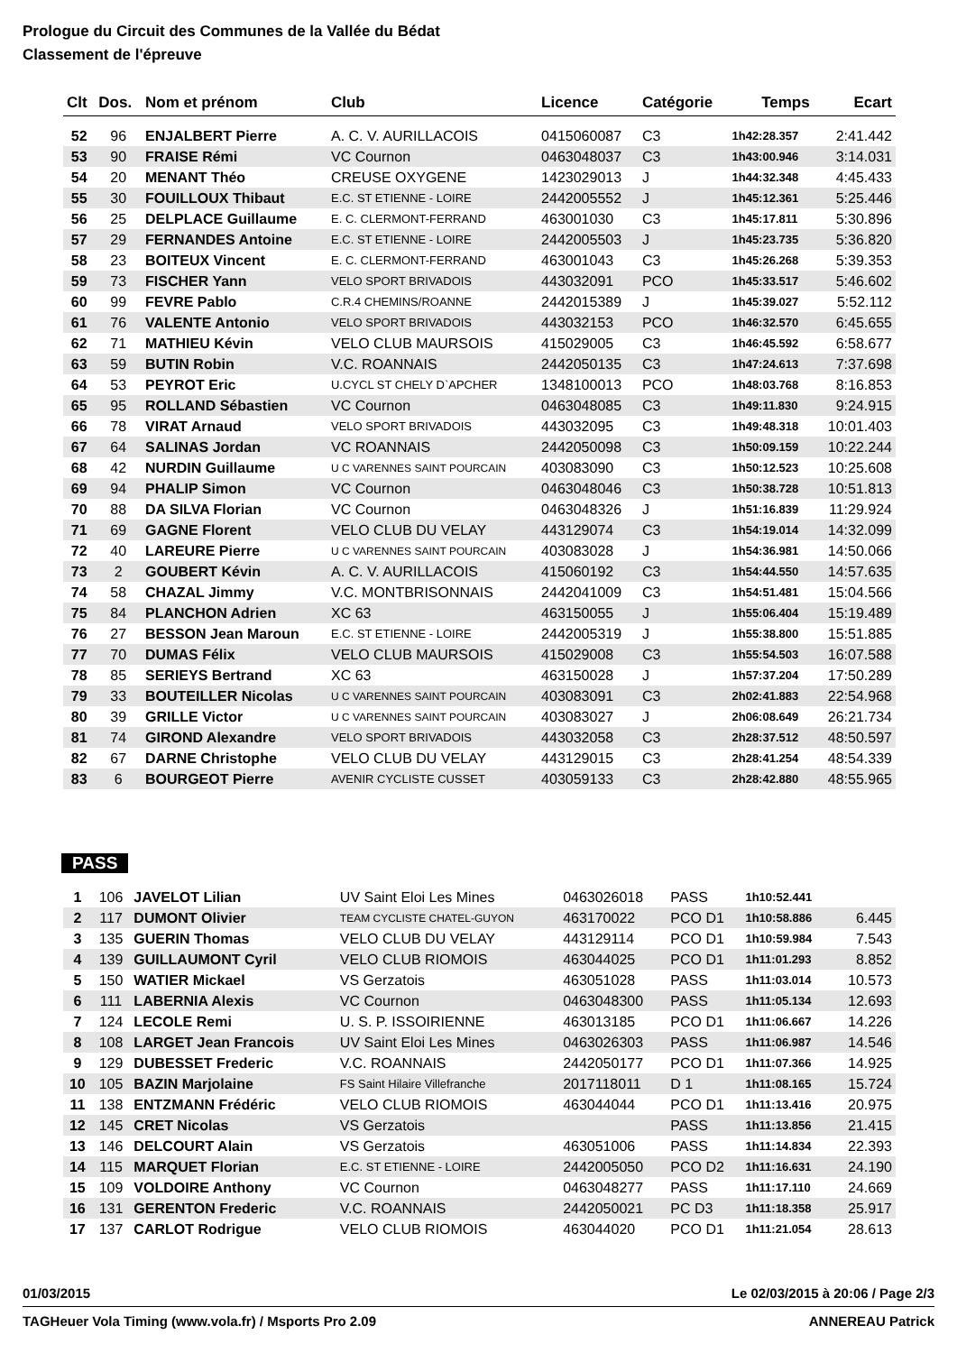Prologue du Circuit des Communes de la Vallée du Bédat
Classement de l'épreuve
| Clt | Dos. | Nom et prénom | Club | Licence | Catégorie | Temps | Ecart |
| --- | --- | --- | --- | --- | --- | --- | --- |
| 52 | 96 | ENJALBERT Pierre | A. C. V. AURILLACOIS | 0415060087 | C3 | 1h42:28.357 | 2:41.442 |
| 53 | 90 | FRAISE Rémi | VC Cournon | 0463048037 | C3 | 1h43:00.946 | 3:14.031 |
| 54 | 20 | MENANT Théo | CREUSE OXYGENE | 1423029013 | J | 1h44:32.348 | 4:45.433 |
| 55 | 30 | FOUILLOUX Thibaut | E.C. ST ETIENNE - LOIRE | 2442005552 | J | 1h45:12.361 | 5:25.446 |
| 56 | 25 | DELPLACE Guillaume | E. C. CLERMONT-FERRAND | 463001030 | C3 | 1h45:17.811 | 5:30.896 |
| 57 | 29 | FERNANDES Antoine | E.C. ST ETIENNE - LOIRE | 2442005503 | J | 1h45:23.735 | 5:36.820 |
| 58 | 23 | BOITEUX Vincent | E. C. CLERMONT-FERRAND | 463001043 | C3 | 1h45:26.268 | 5:39.353 |
| 59 | 73 | FISCHER Yann | VELO SPORT BRIVADOIS | 443032091 | PCO | 1h45:33.517 | 5:46.602 |
| 60 | 99 | FEVRE Pablo | C.R.4 CHEMINS/ROANNE | 2442015389 | J | 1h45:39.027 | 5:52.112 |
| 61 | 76 | VALENTE Antonio | VELO SPORT BRIVADOIS | 443032153 | PCO | 1h46:32.570 | 6:45.655 |
| 62 | 71 | MATHIEU Kévin | VELO CLUB MAURSOIS | 415029005 | C3 | 1h46:45.592 | 6:58.677 |
| 63 | 59 | BUTIN Robin | V.C. ROANNAIS | 2442050135 | C3 | 1h47:24.613 | 7:37.698 |
| 64 | 53 | PEYROT Eric | U.CYCL ST CHELY D`APCHER | 1348100013 | PCO | 1h48:03.768 | 8:16.853 |
| 65 | 95 | ROLLAND Sébastien | VC Cournon | 0463048085 | C3 | 1h49:11.830 | 9:24.915 |
| 66 | 78 | VIRAT Arnaud | VELO SPORT BRIVADOIS | 443032095 | C3 | 1h49:48.318 | 10:01.403 |
| 67 | 64 | SALINAS Jordan | VC ROANNAIS | 2442050098 | C3 | 1h50:09.159 | 10:22.244 |
| 68 | 42 | NURDIN Guillaume | U C VARENNES SAINT POURCAIN | 403083090 | C3 | 1h50:12.523 | 10:25.608 |
| 69 | 94 | PHALIP Simon | VC Cournon | 0463048046 | C3 | 1h50:38.728 | 10:51.813 |
| 70 | 88 | DA SILVA Florian | VC Cournon | 0463048326 | J | 1h51:16.839 | 11:29.924 |
| 71 | 69 | GAGNE Florent | VELO CLUB DU VELAY | 443129074 | C3 | 1h54:19.014 | 14:32.099 |
| 72 | 40 | LAREURE Pierre | U C VARENNES SAINT POURCAIN | 403083028 | J | 1h54:36.981 | 14:50.066 |
| 73 | 2 | GOUBERT Kévin | A. C. V. AURILLACOIS | 415060192 | C3 | 1h54:44.550 | 14:57.635 |
| 74 | 58 | CHAZAL Jimmy | V.C. MONTBRISONNAIS | 2442041009 | C3 | 1h54:51.481 | 15:04.566 |
| 75 | 84 | PLANCHON Adrien | XC 63 | 463150055 | J | 1h55:06.404 | 15:19.489 |
| 76 | 27 | BESSON Jean Maroun | E.C. ST ETIENNE - LOIRE | 2442005319 | J | 1h55:38.800 | 15:51.885 |
| 77 | 70 | DUMAS Félix | VELO CLUB MAURSOIS | 415029008 | C3 | 1h55:54.503 | 16:07.588 |
| 78 | 85 | SERIEYS Bertrand | XC 63 | 463150028 | J | 1h57:37.204 | 17:50.289 |
| 79 | 33 | BOUTEILLER Nicolas | U C VARENNES SAINT POURCAIN | 403083091 | C3 | 2h02:41.883 | 22:54.968 |
| 80 | 39 | GRILLE Victor | U C VARENNES SAINT POURCAIN | 403083027 | J | 2h06:08.649 | 26:21.734 |
| 81 | 74 | GIROND Alexandre | VELO SPORT BRIVADOIS | 443032058 | C3 | 2h28:37.512 | 48:50.597 |
| 82 | 67 | DARNE Christophe | VELO CLUB DU VELAY | 443129015 | C3 | 2h28:41.254 | 48:54.339 |
| 83 | 6 | BOURGEOT Pierre | AVENIR CYCLISTE CUSSET | 403059133 | C3 | 2h28:42.880 | 48:55.965 |
PASS
| 1 | 106 | JAVELOT Lilian | UV Saint Eloi Les Mines | 0463026018 | PASS | 1h10:52.441 | |
| 2 | 117 | DUMONT Olivier | TEAM CYCLISTE CHATEL-GUYON | 463170022 | PCO D1 | 1h10:58.886 | 6.445 |
| 3 | 135 | GUERIN Thomas | VELO CLUB DU VELAY | 443129114 | PCO D1 | 1h10:59.984 | 7.543 |
| 4 | 139 | GUILLAUMONT Cyril | VELO CLUB RIOMOIS | 463044025 | PCO D1 | 1h11:01.293 | 8.852 |
| 5 | 150 | WATIER Mickael | VS Gerzatois | 463051028 | PASS | 1h11:03.014 | 10.573 |
| 6 | 111 | LABERNIA Alexis | VC Cournon | 0463048300 | PASS | 1h11:05.134 | 12.693 |
| 7 | 124 | LECOLE Remi | U. S. P. ISSOIRIENNE | 463013185 | PCO D1 | 1h11:06.667 | 14.226 |
| 8 | 108 | LARGET Jean Francois | UV Saint Eloi Les Mines | 0463026303 | PASS | 1h11:06.987 | 14.546 |
| 9 | 129 | DUBESSET Frederic | V.C. ROANNAIS | 2442050177 | PCO D1 | 1h11:07.366 | 14.925 |
| 10 | 105 | BAZIN Marjolaine | FS Saint Hilaire Villefranche | 2017118011 | D 1 | 1h11:08.165 | 15.724 |
| 11 | 138 | ENTZMANN Frédéric | VELO CLUB RIOMOIS | 463044044 | PCO D1 | 1h11:13.416 | 20.975 |
| 12 | 145 | CRET Nicolas | VS Gerzatois | | PASS | 1h11:13.856 | 21.415 |
| 13 | 146 | DELCOURT Alain | VS Gerzatois | 463051006 | PASS | 1h11:14.834 | 22.393 |
| 14 | 115 | MARQUET Florian | E.C. ST ETIENNE - LOIRE | 2442005050 | PCO D2 | 1h11:16.631 | 24.190 |
| 15 | 109 | VOLDOIRE Anthony | VC Cournon | 0463048277 | PASS | 1h11:17.110 | 24.669 |
| 16 | 131 | GERENTON Frederic | V.C. ROANNAIS | 2442050021 | PC D3 | 1h11:18.358 | 25.917 |
| 17 | 137 | CARLOT Rodrigue | VELO CLUB RIOMOIS | 463044020 | PCO D1 | 1h11:21.054 | 28.613 |
01/03/2015 Le 02/03/2015 à 20:06 / Page 2/3
TAGHeuer Vola Timing (www.vola.fr) / Msports Pro 2.09 ANNEREAU Patrick